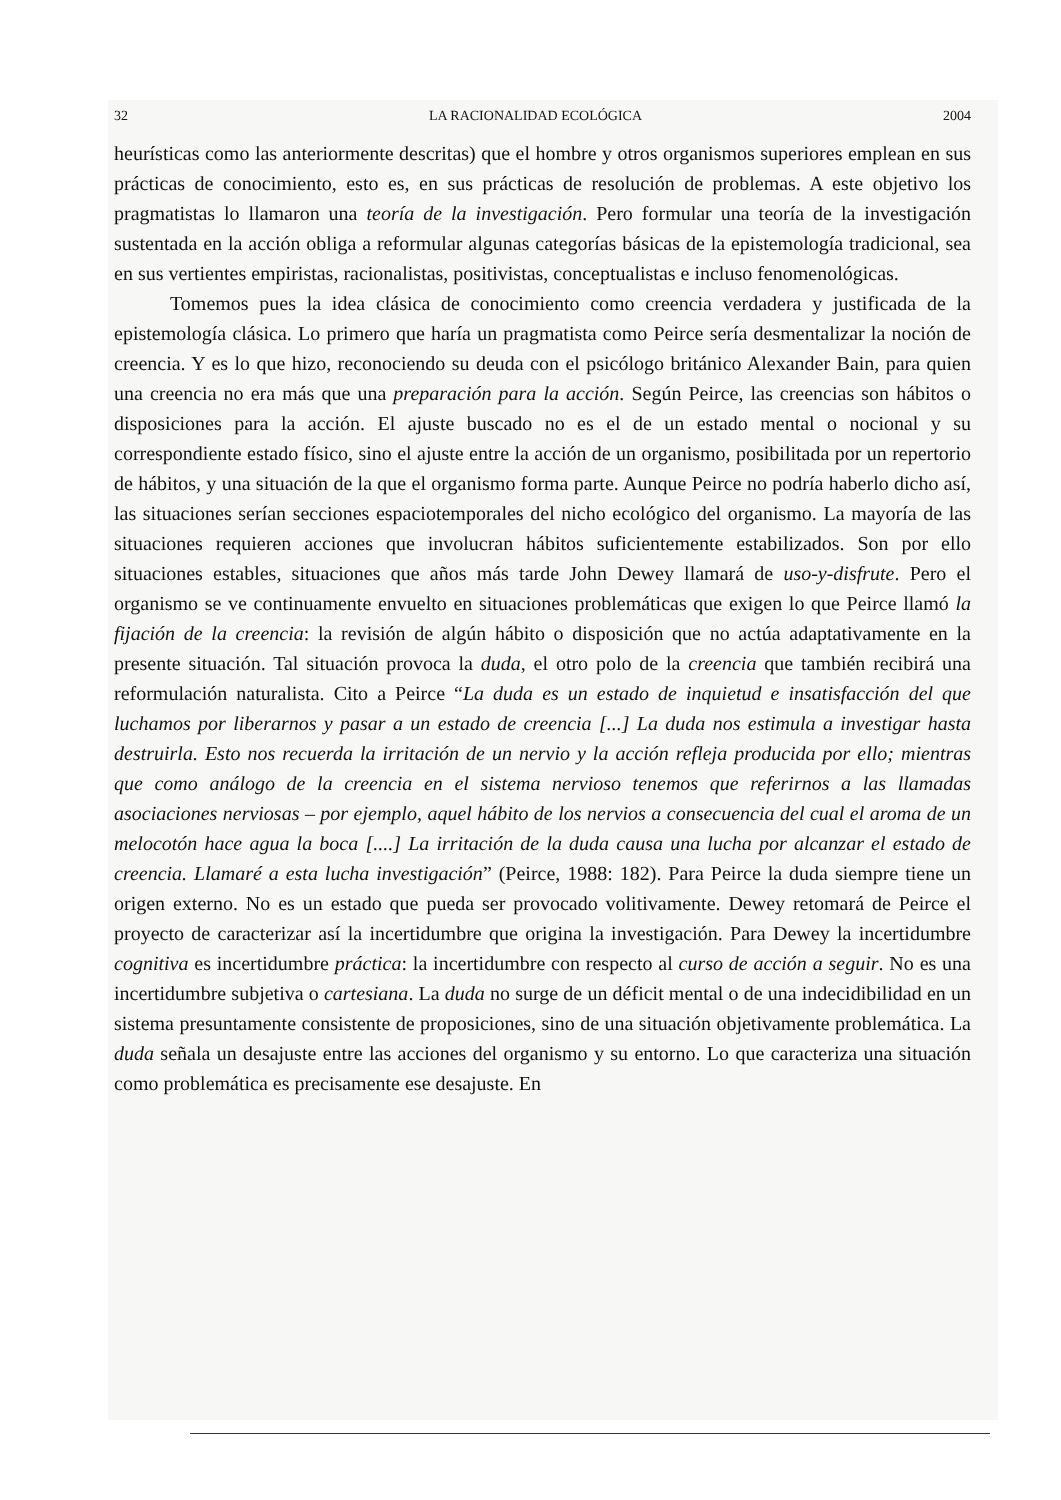32 LA RACIONALIDAD ECOLÓGICA 2004
heurísticas como las anteriormente descritas) que el hombre y otros organismos superiores emplean en sus prácticas de conocimiento, esto es, en sus prácticas de resolución de problemas. A este objetivo los pragmatistas lo llamaron una teoría de la investigación. Pero formular una teoría de la investigación sustentada en la acción obliga a reformular algunas categorías básicas de la epistemología tradicional, sea en sus vertientes empiristas, racionalistas, positivistas, conceptualistas e incluso fenomenológicas.
Tomemos pues la idea clásica de conocimiento como creencia verdadera y justificada de la epistemología clásica. Lo primero que haría un pragmatista como Peirce sería desmentalizar la noción de creencia. Y es lo que hizo, reconociendo su deuda con el psicólogo británico Alexander Bain, para quien una creencia no era más que una preparación para la acción. Según Peirce, las creencias son hábitos o disposiciones para la acción. El ajuste buscado no es el de un estado mental o nocional y su correspondiente estado físico, sino el ajuste entre la acción de un organismo, posibilitada por un repertorio de hábitos, y una situación de la que el organismo forma parte. Aunque Peirce no podría haberlo dicho así, las situaciones serían secciones espaciotemporales del nicho ecológico del organismo. La mayoría de las situaciones requieren acciones que involucran hábitos suficientemente estabilizados. Son por ello situaciones estables, situaciones que años más tarde John Dewey llamará de uso-y-disfrute. Pero el organismo se ve continuamente envuelto en situaciones problemáticas que exigen lo que Peirce llamó la fijación de la creencia: la revisión de algún hábito o disposición que no actúa adaptativamente en la presente situación. Tal situación provoca la duda, el otro polo de la creencia que también recibirá una reformulación naturalista. Cito a Peirce “La duda es un estado de inquietud e insatisfacción del que luchamos por liberarnos y pasar a un estado de creencia [...] La duda nos estimula a investigar hasta destruirla. Esto nos recuerda la irritación de un nervio y la acción refleja producida por ello; mientras que como análogo de la creencia en el sistema nervioso tenemos que referirnos a las llamadas asociaciones nerviosas – por ejemplo, aquel hábito de los nervios a consecuencia del cual el aroma de un melocotón hace agua la boca [....] La irritación de la duda causa una lucha por alcanzar el estado de creencia. Llamaré a esta lucha investigación” (Peirce, 1988: 182). Para Peirce la duda siempre tiene un origen externo. No es un estado que pueda ser provocado volitivamente. Dewey retomará de Peirce el proyecto de caracterizar así la incertidumbre que origina la investigación. Para Dewey la incertidumbre cognitiva es incertidumbre práctica: la incertidumbre con respecto al curso de acción a seguir. No es una incertidumbre subjetiva o cartesiana. La duda no surge de un déficit mental o de una indecidibilidad en un sistema presuntamente consistente de proposiciones, sino de una situación objetivamente problemática. La duda señala un desajuste entre las acciones del organismo y su entorno. Lo que caracteriza una situación como problemática es precisamente ese desajuste. En